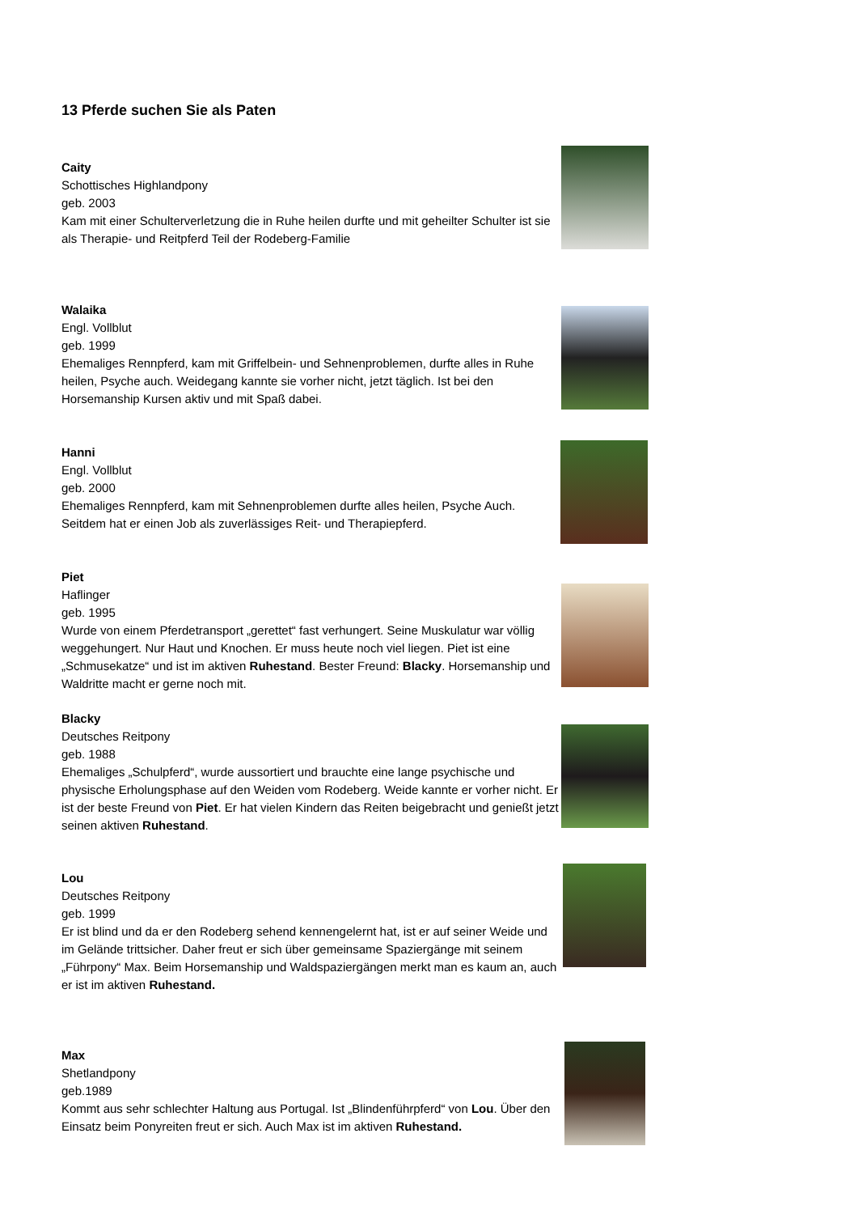13 Pferde suchen Sie als Paten
Caity
Schottisches Highlandpony
geb. 2003
Kam mit einer Schulterverletzung die in Ruhe heilen durfte und mit geheilter Schulter ist sie als Therapie- und Reitpferd Teil der Rodeberg-Familie
Walaika
Engl. Vollblut
geb. 1999
Ehemaliges Rennpferd, kam mit Griffelbein- und Sehnenproblemen, durfte alles in Ruhe heilen, Psyche auch. Weidegang kannte sie vorher nicht, jetzt täglich. Ist bei den Horsemanship Kursen aktiv und mit Spaß dabei.
Hanni
Engl. Vollblut
geb. 2000
Ehemaliges Rennpferd, kam mit Sehnenproblemen durfte alles heilen, Psyche Auch. Seitdem hat er einen Job als zuverlässiges Reit- und Therapiepferd.
Piet
Haflinger
geb. 1995
Wurde von einem Pferdetransport „gerettet“ fast verhungert. Seine Muskulatur war völlig weggehungert. Nur Haut und Knochen. Er muss heute noch viel liegen. Piet ist eine „Schmusekatze“ und ist im aktiven Ruhestand. Bester Freund: Blacky. Horsemanship und Waldritte macht er gerne noch mit.
Blacky
Deutsches Reitpony
geb. 1988
Ehemaliges „Schulpferd“, wurde aussortiert und brauchte eine lange psychische und physische Erholungsphase auf den Weiden vom Rodeberg. Weide kannte er vorher nicht. Er ist der beste Freund von Piet. Er hat vielen Kindern das Reiten beigebracht und genießt jetzt seinen aktiven Ruhestand.
Lou
Deutsches Reitpony
geb. 1999
Er ist blind und da er den Rodeberg sehend kennengelernt hat, ist er auf seiner Weide und im Gelände trittsicher. Daher freut er sich über gemeinsame Spaziergänge mit seinem „Führpony“ Max. Beim Horsemanship und Waldspaziergängen merkt man es kaum an, auch er ist im aktiven Ruhestand.
Max
Shetlandpony
geb.1989
Kommt aus sehr schlechter Haltung aus Portugal. Ist „Blindenführpferd“ von Lou. Über den Einsatz beim Ponyreiten freut er sich. Auch Max ist im aktiven Ruhestand.